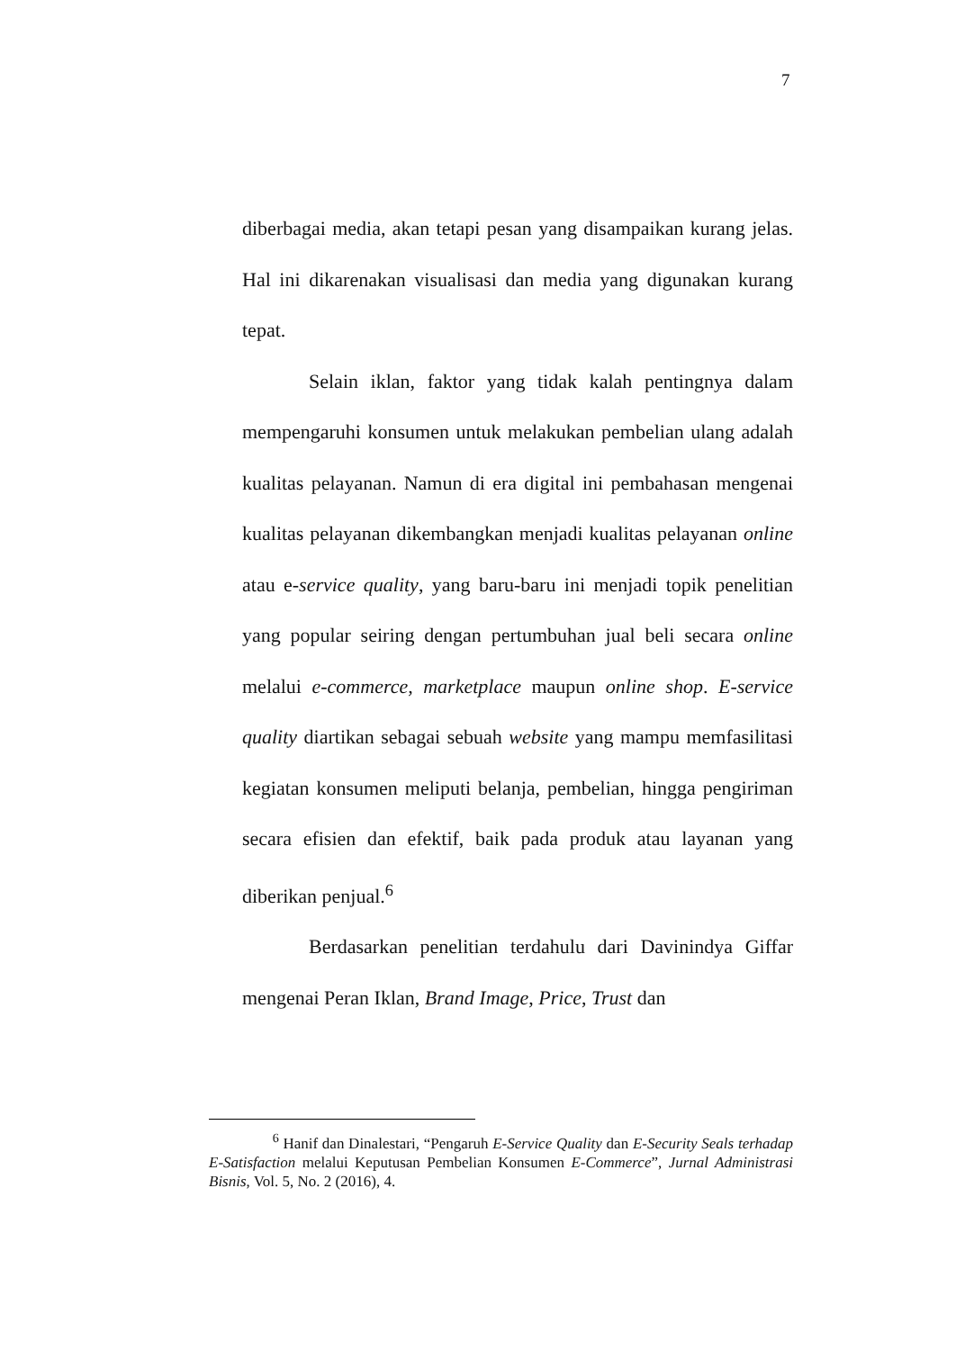7
diberbagai media, akan tetapi pesan yang disampaikan kurang jelas. Hal ini dikarenakan visualisasi dan media yang digunakan kurang tepat.
Selain iklan, faktor yang tidak kalah pentingnya dalam mempengaruhi konsumen untuk melakukan pembelian ulang adalah kualitas pelayanan. Namun di era digital ini pembahasan mengenai kualitas pelayanan dikembangkan menjadi kualitas pelayanan online atau e-service quality, yang baru-baru ini menjadi topik penelitian yang popular seiring dengan pertumbuhan jual beli secara online melalui e-commerce, marketplace maupun online shop. E-service quality diartikan sebagai sebuah website yang mampu memfasilitasi kegiatan konsumen meliputi belanja, pembelian, hingga pengiriman secara efisien dan efektif, baik pada produk atau layanan yang diberikan penjual.<sup>6</sup>
Berdasarkan penelitian terdahulu dari Davinindya Giffar mengenai Peran Iklan, Brand Image, Price, Trust dan
<sup>6</sup> Hanif dan Dinalestari, “Pengaruh E-Service Quality dan E-Security Seals terhadap E-Satisfaction melalui Keputusan Pembelian Konsumen E-Commerce”, Jurnal Administrasi Bisnis, Vol. 5, No. 2 (2016), 4.